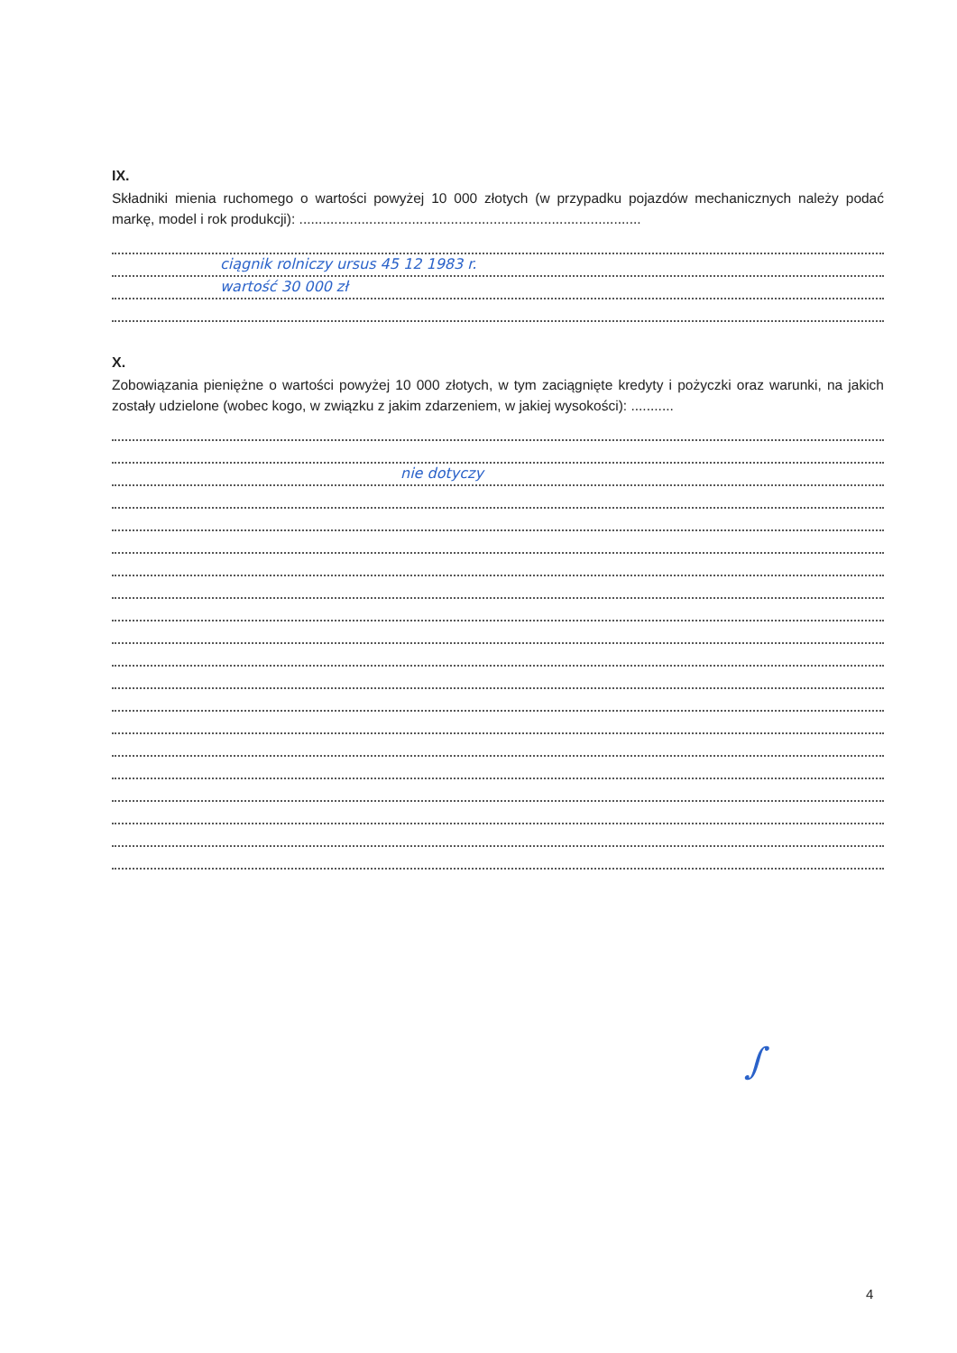IX.
Składniki mienia ruchomego o wartości powyżej 10 000 złotych (w przypadku pojazdów mechanicznych należy podać markę, model i rok produkcji): ........................................................................................
ciągnik rolniczy ursus 45 12 1983 r.
wartość 30 000 zł
X.
Zobowiązania pieniężne o wartości powyżej 10 000 złotych, w tym zaciągnięte kredyty i pożyczki oraz warunki, na jakich zostały udzielone (wobec kogo, w związku z jakim zdarzeniem, w jakiej wysokości): ...........
nie dotyczy
∫
4